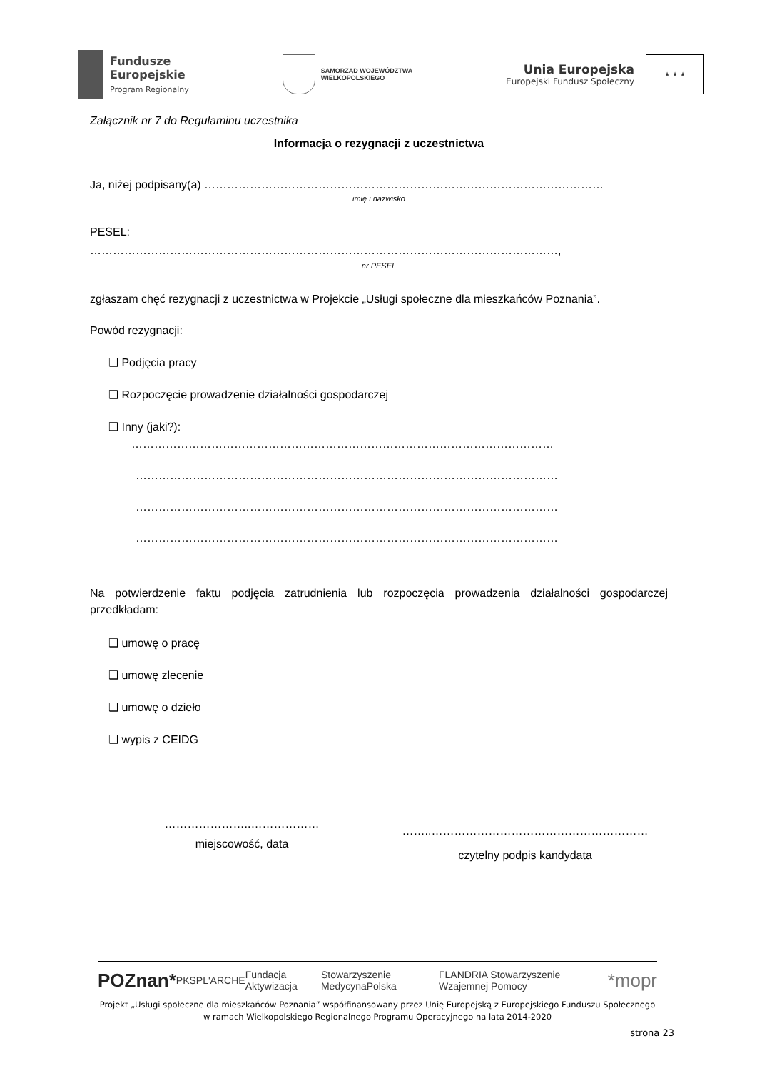Fundusze
Europejskie
Program Regionalny
SAMORZĄD WOJEWÓDZTWA
WIELKOPOLSKIEGO
Unia Europejska
Europejski Fundusz Społeczny
★ ★ ★
Załącznik nr 7 do Regulaminu uczestnika
Informacja o rezygnacji z uczestnictwa
Ja, niżej podpisany(a) ……………………………………………………………………………………………
imię i nazwisko
PESEL:
……………………………………………………………………………………………………………,
nr PESEL
zgłaszam chęć rezygnacji z uczestnictwa w Projekcie „Usługi społeczne dla mieszkańców Poznania”.
Powód rezygnacji:
❑ Podjęcia pracy
❑ Rozpoczęcie prowadzenie działalności gospodarczej
❑ Inny (jaki?):
…………………………………………………………………………………………………
…………………………………………………………………………………………………
…………………………………………………………………………………………………
…………………………………………………………………………………………………
Na potwierdzenie faktu podjęcia zatrudnienia lub rozpoczęcia prowadzenia działalności gospodarczej przedkładam:
❑ umowę o pracę
❑ umowę zlecenie
❑ umowę o dzieło
❑ wypis z CEIDG
…………………..………………
miejscowość, data
……..…………………………………………………
czytelny podpis kandydata
POZnan* PKSP L'ARCHE Fundacja Aktywizacja Stowarzyszenie MedycynaPolska FLANDRIA Stowarzyszenie Wzajemnej Pomocy *mopr
Projekt „Usługi społeczne dla mieszkańców Poznania” współfinansowany przez Unię Europejską z Europejskiego Funduszu Społecznego
w ramach Wielkopolskiego Regionalnego Programu Operacyjnego na lata 2014-2020
strona 23